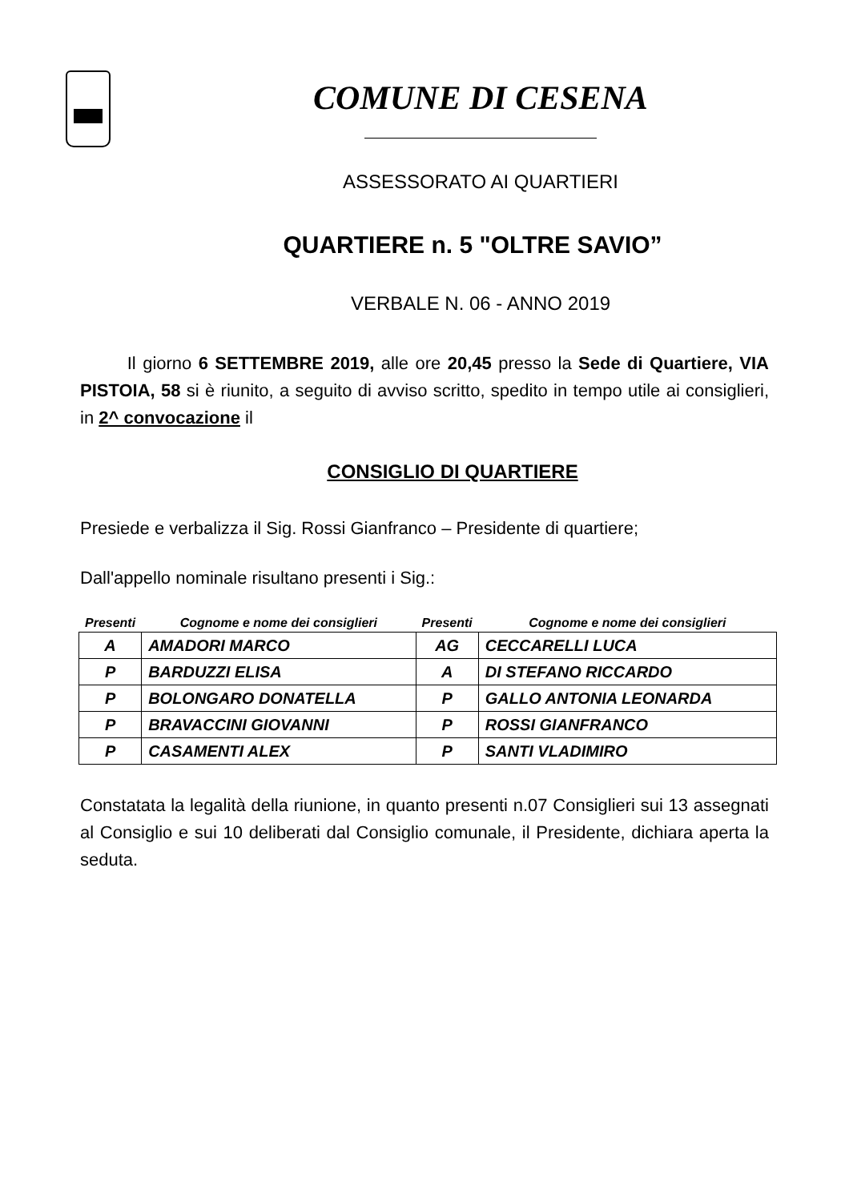COMUNE DI CESENA
ASSESSORATO AI QUARTIERI
QUARTIERE n. 5 "OLTRE SAVIO”
VERBALE N. 06 - ANNO 2019
Il giorno 6 SETTEMBRE 2019, alle ore 20,45 presso la Sede di Quartiere, VIA PISTOIA, 58 si è riunito, a seguito di avviso scritto, spedito in tempo utile ai consiglieri, in 2^ convocazione il
CONSIGLIO DI QUARTIERE
Presiede e verbalizza il Sig. Rossi Gianfranco – Presidente di quartiere;
Dall'appello nominale risultano presenti i Sig.:
| Presenti | Cognome e nome dei consiglieri | Presenti | Cognome e nome dei consiglieri |
| --- | --- | --- | --- |
| A | AMADORI MARCO | AG | CECCARELLI LUCA |
| P | BARDUZZI ELISA | A | DI STEFANO RICCARDO |
| P | BOLONGARO DONATELLA | P | GALLO ANTONIA LEONARDA |
| P | BRAVACCINI GIOVANNI | P | ROSSI GIANFRANCO |
| P | CASAMENTI ALEX | P | SANTI VLADIMIRO |
Constatata la legalità della riunione, in quanto presenti n.07 Consiglieri sui 13 assegnati al Consiglio e sui 10 deliberati dal Consiglio comunale, il Presidente, dichiara aperta la seduta.